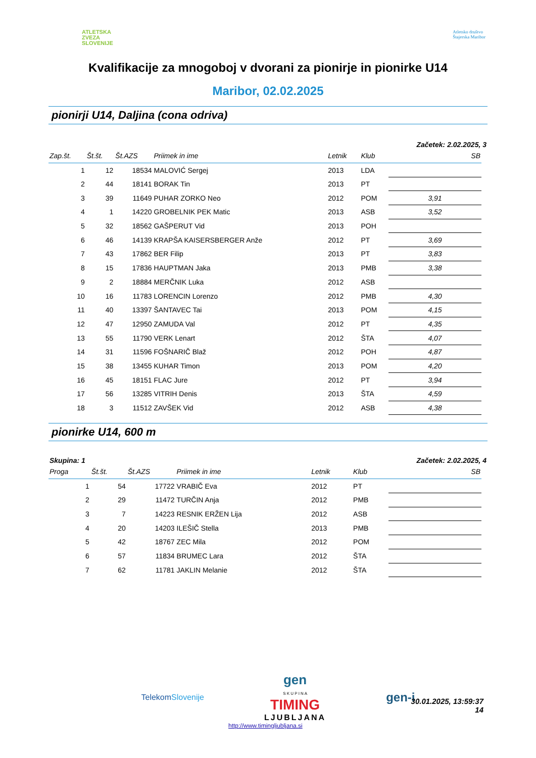ATLETSKA
ZVEZA
SLOVENIJE
Atletsko društvo
Štajerska Maribor
Kvalifikacije za mnogoboj v dvorani za pionirje in pionirke U14
Maribor, 02.02.2025
pionirji U14, Daljina (cona odriva)
Začetek: 2.02.2025, 3
| Zap.št. | Št.št. | Št.AZS | Priimek in ime | Letnik | Klub | SB |
| --- | --- | --- | --- | --- | --- | --- |
| 1 | 12 | 18534 | MALOVIĆ Sergej | 2013 | LDA | |
| 2 | 44 | 18141 | BORAK Tin | 2013 | PT | |
| 3 | 39 | 11649 | PUHAR ZORKO Neo | 2012 | POM | 3,91 |
| 4 | 1 | 14220 | GROBELNIK PEK Matic | 2013 | ASB | 3,52 |
| 5 | 32 | 18562 | GAŠPERUT Vid | 2013 | POH | |
| 6 | 46 | 14139 | KRAPŠA KAISERSBERGER Anže | 2012 | PT | 3,69 |
| 7 | 43 | 17862 | BER Filip | 2013 | PT | 3,83 |
| 8 | 15 | 17836 | HAUPTMAN Jaka | 2013 | PMB | 3,38 |
| 9 | 2 | 18884 | MERČNIK Luka | 2012 | ASB | |
| 10 | 16 | 11783 | LORENCIN Lorenzo | 2012 | PMB | 4,30 |
| 11 | 40 | 13397 | ŠANTAVEC Tai | 2013 | POM | 4,15 |
| 12 | 47 | 12950 | ZAMUDA Val | 2012 | PT | 4,35 |
| 13 | 55 | 11790 | VERK Lenart | 2012 | ŠTA | 4,07 |
| 14 | 31 | 11596 | FOŠNARIČ Blaž | 2012 | POH | 4,87 |
| 15 | 38 | 13455 | KUHAR Timon | 2013 | POM | 4,20 |
| 16 | 45 | 18151 | FLAC Jure | 2012 | PT | 3,94 |
| 17 | 56 | 13285 | VITRIH Denis | 2013 | ŠTA | 4,59 |
| 18 | 3 | 11512 | ZAVŠEK Vid | 2012 | ASB | 4,38 |
pionirke U14, 600 m
Skupina: 1 Začetek: 2.02.2025, 4
| Proga | Št.št. | Št.AZS | Priimek in ime | Letnik | Klub | SB |
| --- | --- | --- | --- | --- | --- | --- |
| 1 | 54 | 17722 | VRABIČ Eva | 2012 | PT | |
| 2 | 29 | 11472 | TURČIN Anja | 2012 | PMB | |
| 3 | 7 | 14223 | RESNIK ERŽEN Lija | 2012 | ASB | |
| 4 | 20 | 14203 | ILEŠIČ Stella | 2013 | PMB | |
| 5 | 42 | 18767 | ZEC Mila | 2012 | POM | |
| 6 | 57 | 11834 | BRUMEC Lara | 2012 | ŠTA | |
| 7 | 62 | 11781 | JAKLIN Melanie | 2012 | ŠTA | |
TelekomSlovenije gen
S K U P I N A
TIMING
LJUBLJANA gen-i
http://www.timingljubljana.si 30.01.2025, 13:59:37
14